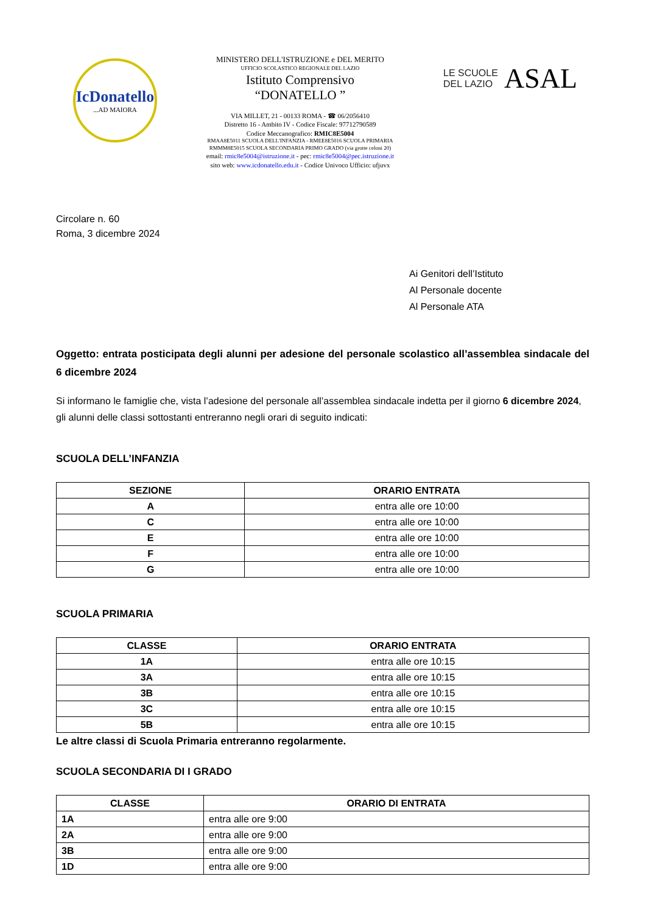IcDonatello
...AD MAIORA
MINISTERO DELL'ISTRUZIONE e DEL MERITO
UFFICIO SCOLASTICO REGIONALE DEL LAZIO
Istituto Comprensivo
“DONATELLO ”
VIA MILLET, 21 - 00133 ROMA - ☎ 06/2056410
Distretto 16 - Ambito IV - Codice Fiscale: 97712790589
Codice Meccanografico: RMIC8E5004
RMAA8E5011 SCUOLA DELL'INFANZIA - RMEE8E5016 SCUOLA PRIMARIA
RMMM8E5015 SCUOLA SECONDARIA PRIMO GRADO (via grotte celoni 20)
email: rmic8e5004@istruzione.it - pec: rmic8e5004@pec.istruzione.it
sito web: www.icdonatello.edu.it - Codice Univoco Ufficio: ufjuvx
LE SCUOLE
DEL LAZIO
ASAL
Circolare n. 60
Roma, 3 dicembre 2024
Ai Genitori dell’Istituto
Al Personale docente
Al Personale ATA
Oggetto: entrata posticipata degli alunni per adesione del personale scolastico all’assemblea sindacale del 6 dicembre 2024
Si informano le famiglie che, vista l’adesione del personale all’assemblea sindacale indetta per il giorno 6 dicembre 2024, gli alunni delle classi sottostanti entreranno negli orari di seguito indicati:
SCUOLA DELL’INFANZIA
| SEZIONE | ORARIO ENTRATA |
| --- | --- |
| A | entra alle ore 10:00 |
| C | entra alle ore 10:00 |
| E | entra alle ore 10:00 |
| F | entra alle ore 10:00 |
| G | entra alle ore 10:00 |
SCUOLA PRIMARIA
| CLASSE | ORARIO ENTRATA |
| --- | --- |
| 1A | entra alle ore 10:15 |
| 3A | entra alle ore 10:15 |
| 3B | entra alle ore 10:15 |
| 3C | entra alle ore 10:15 |
| 5B | entra alle ore 10:15 |
Le altre classi di Scuola Primaria entreranno regolarmente.
SCUOLA SECONDARIA DI I GRADO
| CLASSE | ORARIO DI ENTRATA |
| --- | --- |
| 1A | entra alle ore 9:00 |
| 2A | entra alle ore 9:00 |
| 3B | entra alle ore 9:00 |
| 1D | entra alle ore 9:00 |